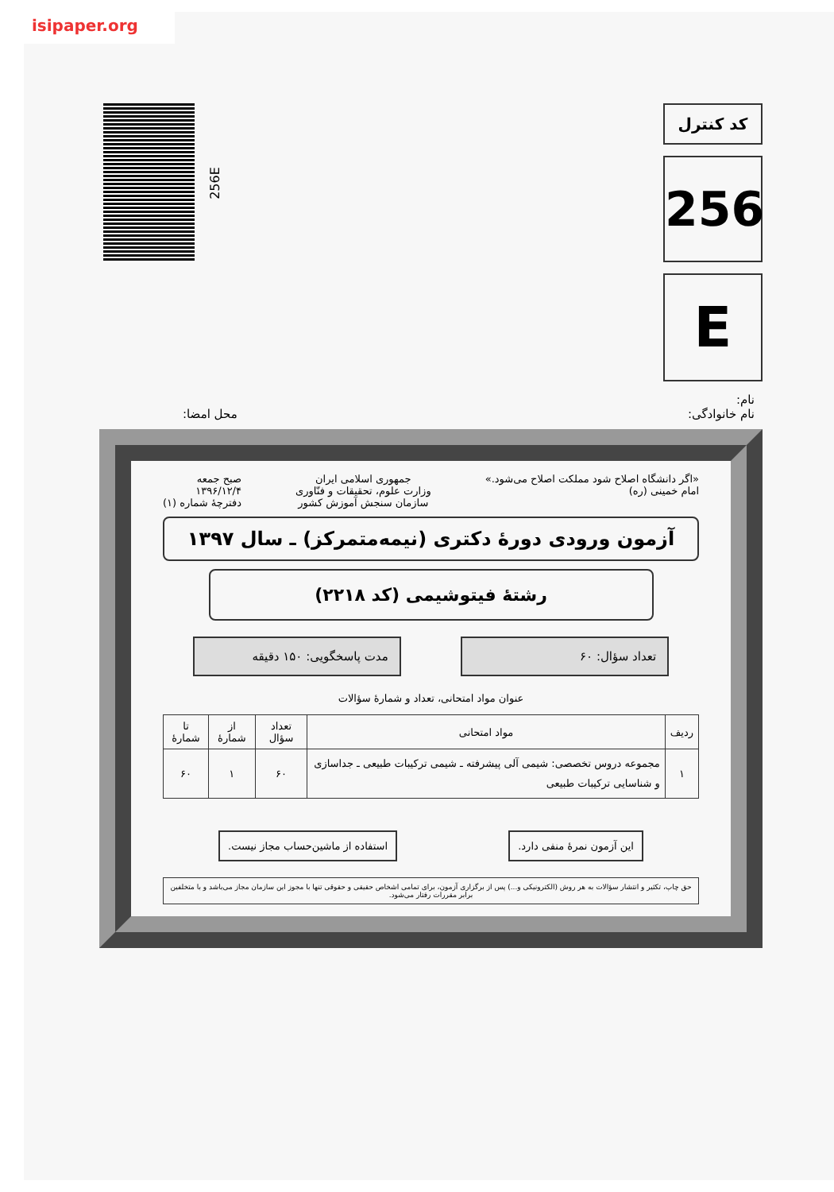isipaper.org
256E
کد کنترل
256
E
نام:
نام خانوادگی:
محل امضا:
«اگر دانشگاه اصلاح شود مملکت اصلاح می‌شود.»
امام خمینی (ره)
جمهوری اسلامی ایران
وزارت علوم، تحقیقات و فنّاوری
سازمان سنجش آموزش کشور
صبح جمعه
۱۳۹۶/۱۲/۴
دفترچهٔ شماره (۱)
آزمون ورودی دورهٔ دکتری (نیمه‌متمرکز) ـ سال ۱۳۹۷
رشتهٔ فیتوشیمی (کد ۲۲۱۸)
تعداد سؤال: ۶۰ مدت پاسخگویی: ۱۵۰ دقیقه
عنوان مواد امتحانی، تعداد و شمارهٔ سؤالات
| ردیف | مواد امتحانی | تعداد سؤال | از شمارهٔ | تا شمارهٔ |
| --- | --- | --- | --- | --- |
| ۱ | مجموعه دروس تخصصی: شیمی آلی پیشرفته ـ شیمی ترکیبات طبیعی ـ جداسازی و شناسایی ترکیبات طبیعی | ۶۰ | ۱ | ۶۰ |
این آزمون نمرهٔ منفی دارد. استفاده از ماشین‌حساب مجاز نیست.
حق چاپ، تکثیر و انتشار سؤالات به هر روش (الکترونیکی و...) پس از برگزاری آزمون، برای تمامی اشخاص حقیقی و حقوقی تنها با مجوز این سازمان مجاز می‌باشد و با متخلفین برابر مقررات رفتار می‌شود.